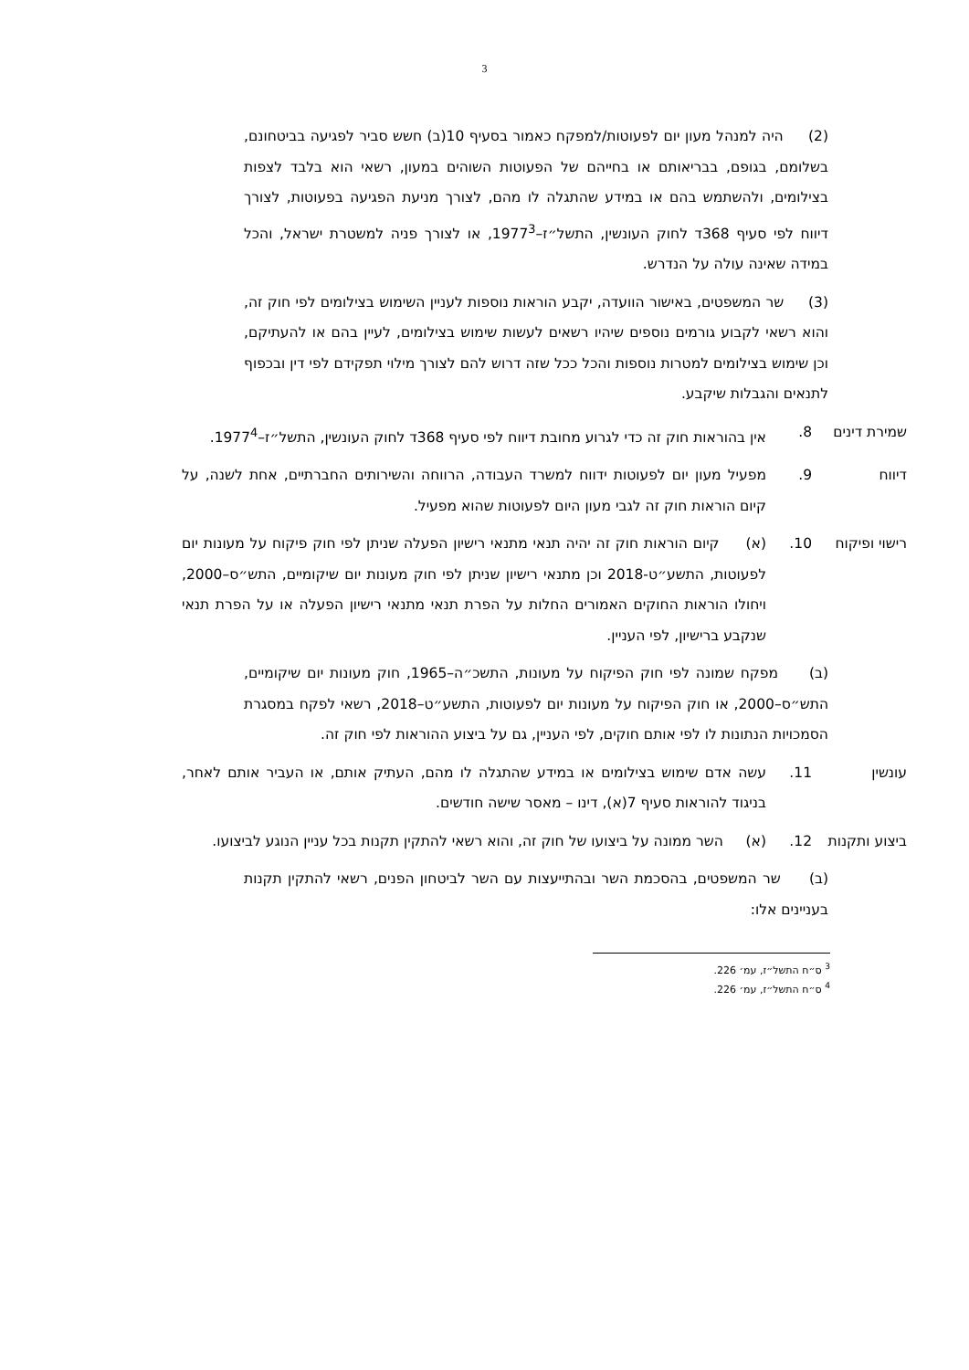3
(2) היה למנהל מעון יום לפעוטות/למפקח כאמור בסעיף 10(ב) חשש סביר לפגיעה בביטחונם, בשלומם, בגופם, בבריאותם או בחייהם של הפעוטות השוהים במעון, רשאי הוא בלבד לצפות בצילומים, ולהשתמש בהם או במידע שהתגלה לו מהם, לצורך מניעת הפגיעה בפעוטות, לצורך דיווח לפי סעיף 368ד לחוק העונשין, התשל״ז–1977<sup>3</sup>, או לצורך פניה למשטרת ישראל, והכל במידה שאינה עולה על הנדרש.
(3) שר המשפטים, באישור הוועדה, יקבע הוראות נוספות לעניין השימוש בצילומים לפי חוק זה, והוא רשאי לקבוע גורמים נוספים שיהיו רשאים לעשות שימוש בצילומים, לעיין בהם או להעתיקם, וכן שימוש בצילומים למטרות נוספות והכל ככל שזה דרוש להם לצורך מילוי תפקידם לפי דין ובכפוף לתנאים והגבלות שיקבע.
שמירת דינים 8. אין בהוראות חוק זה כדי לגרוע מחובת דיווח לפי סעיף 368ד לחוק העונשין, התשל״ז–1977<sup>4</sup>.
דיווח 9. מפעיל מעון יום לפעוטות ידווח למשרד העבודה, הרווחה והשירותים החברתיים, אחת לשנה, על קיום הוראות חוק זה לגבי מעון היום לפעוטות שהוא מפעיל.
רישוי ופיקוח
10. (א) קיום הוראות חוק זה יהיה תנאי מתנאי רישיון הפעלה שניתן לפי חוק פיקוח על מעונות יום לפעוטות, התשע״ט-2018 וכן מתנאי רישיון שניתן לפי חוק מעונות יום שיקומיים, התש״ס–2000, ויחולו הוראות החוקים האמורים החלות על הפרת תנאי מתנאי רישיון הפעלה או על הפרת תנאי שנקבע ברישיון, לפי העניין.
(ב) מפקח שמונה לפי חוק הפיקוח על מעונות, התשכ״ה–1965, חוק מעונות יום שיקומיים, התש״ס–2000, או חוק הפיקוח על מעונות יום לפעוטות, התשע״ט–2018, רשאי לפקח במסגרת הסמכויות הנתונות לו לפי אותם חוקים, לפי העניין, גם על ביצוע ההוראות לפי חוק זה.
עונשין 11. עשה אדם שימוש בצילומים או במידע שהתגלה לו מהם, העתיק אותם, או העביר אותם לאחר, בניגוד להוראות סעיף 7(א), דינו – מאסר שישה חודשים.
ביצוע ותקנות
12. (א) השר ממונה על ביצועו של חוק זה, והוא רשאי להתקין תקנות בכל עניין הנוגע לביצועו.
(ב) שר המשפטים, בהסכמת השר ובהתייעצות עם השר לביטחון הפנים, רשאי להתקין תקנות בעניינים אלו:
<sup>3</sup> ס״ח התשל״ז, עמ׳ 226.
<sup>4</sup> ס״ח התשל״ז, עמ׳ 226.